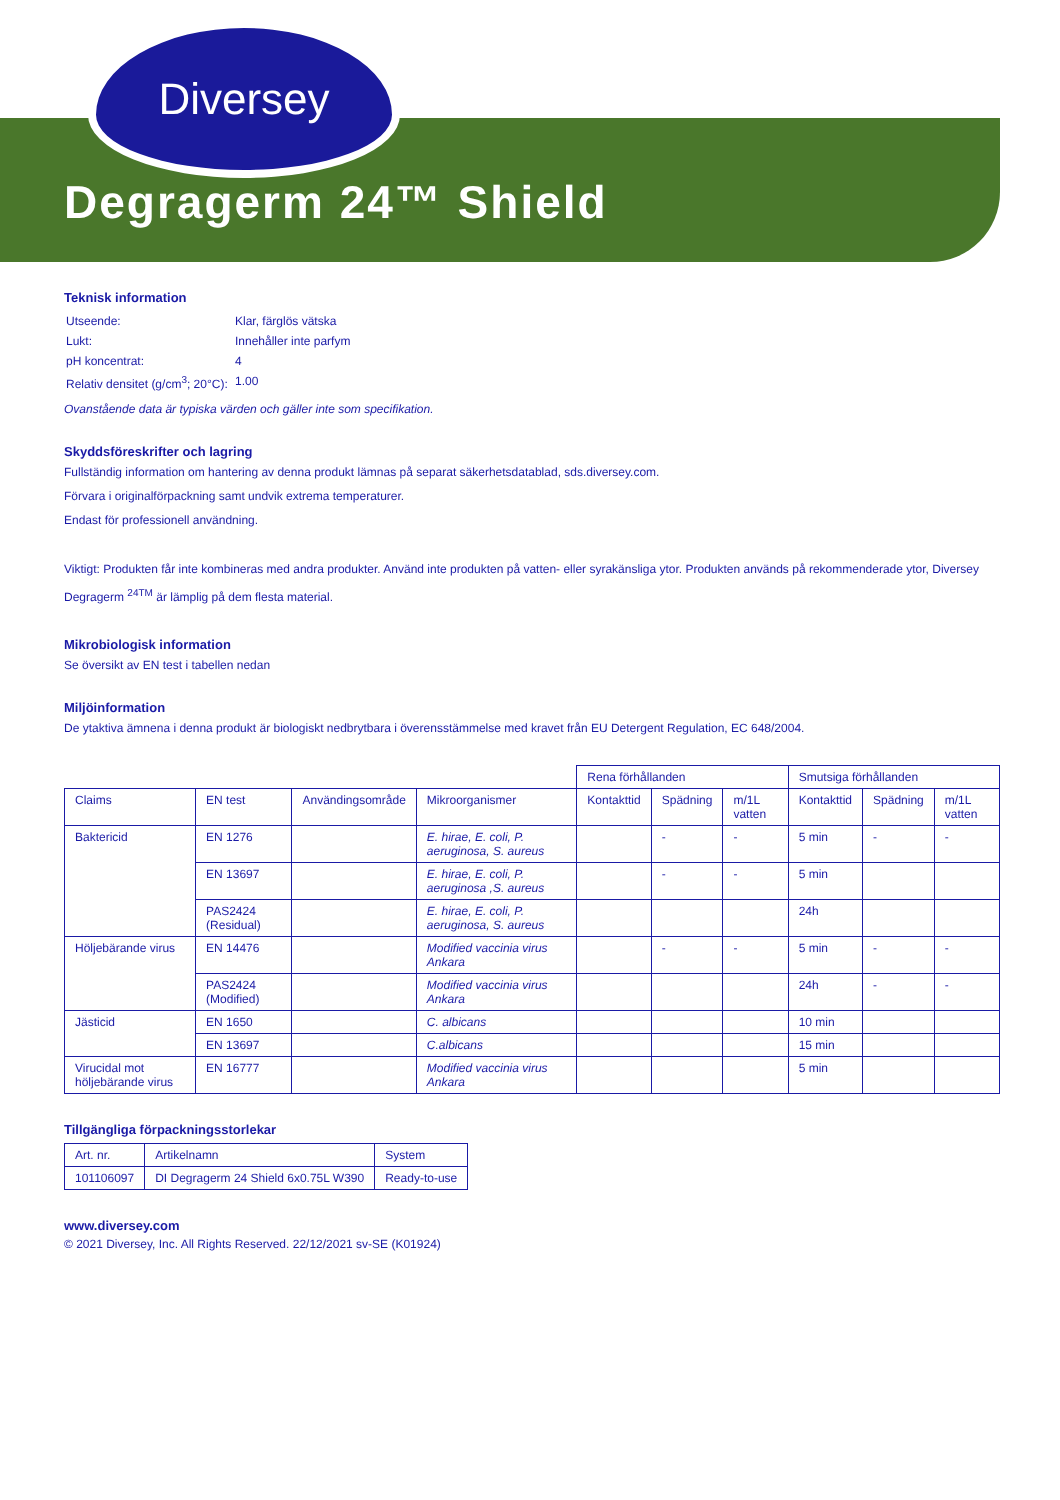Diversey
Degragerm 24™ Shield
Teknisk information
| Utseende: | Klar, färglös vätska |
| Lukt: | Innehåller inte parfym |
| pH koncentrat: | 4 |
| Relativ densitet (g/cm<sup>3</sup>; 20°C): | 1.00 |
Ovanstående data är typiska värden och gäller inte som specifikation.
Skyddsföreskrifter och lagring
Fullständig information om hantering av denna produkt lämnas på separat säkerhetsdatablad, sds.diversey.com.
Förvara i originalförpackning samt undvik extrema temperaturer.
Endast för professionell användning.
Viktigt: Produkten får inte kombineras med andra produkter. Använd inte produkten på vatten- eller syrakänsliga ytor. Produkten används på rekommenderade ytor, Diversey Degragerm <sup>24TM</sup> är lämplig på dem flesta material.
Mikrobiologisk information
Se översikt av EN test i tabellen nedan
Miljöinformation
De ytaktiva ämnena i denna produkt är biologiskt nedbrytbara i överensstämmelse med kravet från EU Detergent Regulation, EC 648/2004.
| | | | | Rena förhållanden | | | Smutsiga förhållanden | | |
| Claims | EN test | Användingsområde | Mikroorganismer | Kontakttid | Spädning | m/1L vatten | Kontakttid | Spädning | m/1L vatten |
| Baktericid | EN 1276 | | E. hirae, E. coli, P. aeruginosa, S. aureus | | - | - | 5 min | - | - |
| | EN 13697 | | E. hirae, E. coli, P. aeruginosa ,S. aureus | | - | - | 5 min | | |
| | PAS2424 (Residual) | | E. hirae, E. coli, P. aeruginosa, S. aureus | | | | 24h | | |
| Höljebärande virus | EN 14476 | | Modified vaccinia virus Ankara | | - | - | 5 min | - | - |
| | PAS2424 (Modified) | | Modified vaccinia virus Ankara | | | | 24h | - | - |
| Jästicid | EN 1650 | | C. albicans | | | | 10 min | | |
| | EN 13697 | | C.albicans | | | | 15 min | | |
| Virucidal mot höljebärande virus | EN 16777 | | Modified vaccinia virus Ankara | | | | 5 min | | |
Tillgängliga förpackningsstorlekar
| Art. nr. | Artikelnamn | System |
| --- | --- | --- |
| 101106097 | DI Degragerm 24 Shield 6x0.75L W390 | Ready-to-use |
www.diversey.com
© 2021 Diversey, Inc. All Rights Reserved. 22/12/2021 sv-SE (K01924)